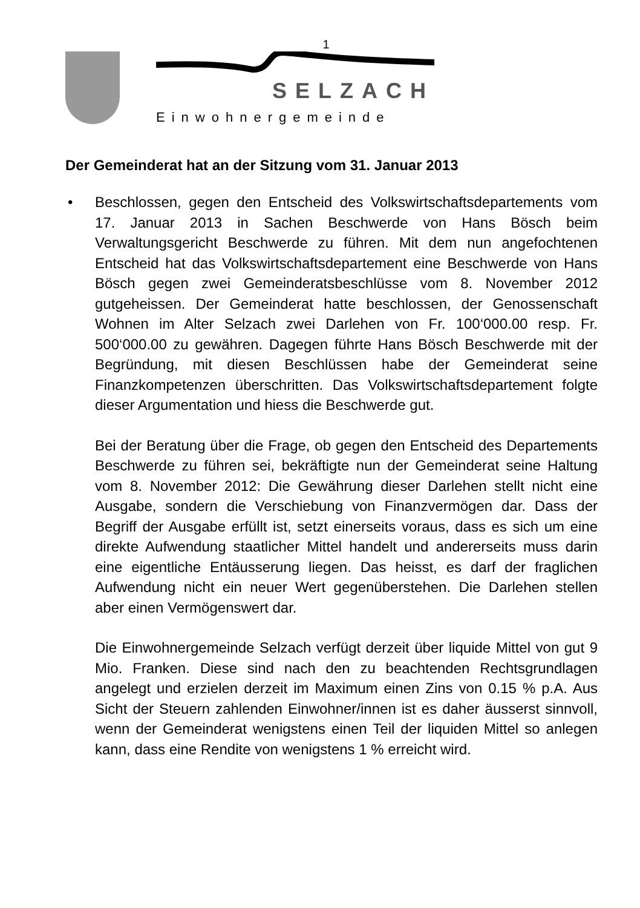1
SELZACH
Einwohnergemeinde
Der Gemeinderat hat an der Sitzung vom 31. Januar 2013
• Beschlossen, gegen den Entscheid des Volkswirtschaftsdepartements vom 17. Januar 2013 in Sachen Beschwerde von Hans Bösch beim Verwaltungsgericht Beschwerde zu führen. Mit dem nun angefochtenen Entscheid hat das Volkswirtschaftsdepartement eine Beschwerde von Hans Bösch gegen zwei Gemeinderatsbeschlüsse vom 8. November 2012 gutgeheissen. Der Gemeinderat hatte beschlossen, der Genossenschaft Wohnen im Alter Selzach zwei Darlehen von Fr. 100‘000.00 resp. Fr. 500‘000.00 zu gewähren. Dagegen führte Hans Bösch Beschwerde mit der Begründung, mit diesen Beschlüssen habe der Gemeinderat seine Finanzkompetenzen überschritten. Das Volkswirtschaftsdepartement folgte dieser Argumentation und hiess die Beschwerde gut.
Bei der Beratung über die Frage, ob gegen den Entscheid des Departements Beschwerde zu führen sei, bekräftigte nun der Gemeinderat seine Haltung vom 8. November 2012: Die Gewährung dieser Darlehen stellt nicht eine Ausgabe, sondern die Verschiebung von Finanzvermögen dar. Dass der Begriff der Ausgabe erfüllt ist, setzt einerseits voraus, dass es sich um eine direkte Aufwendung staatlicher Mittel handelt und andererseits muss darin eine eigentliche Entäusserung liegen. Das heisst, es darf der fraglichen Aufwendung nicht ein neuer Wert gegenüberstehen. Die Darlehen stellen aber einen Vermögenswert dar.
Die Einwohnergemeinde Selzach verfügt derzeit über liquide Mittel von gut 9 Mio. Franken. Diese sind nach den zu beachtenden Rechtsgrundlagen angelegt und erzielen derzeit im Maximum einen Zins von 0.15 % p.A. Aus Sicht der Steuern zahlenden Einwohner/innen ist es daher äusserst sinnvoll, wenn der Gemeinderat wenigstens einen Teil der liquiden Mittel so anlegen kann, dass eine Rendite von wenigstens 1 % erreicht wird.